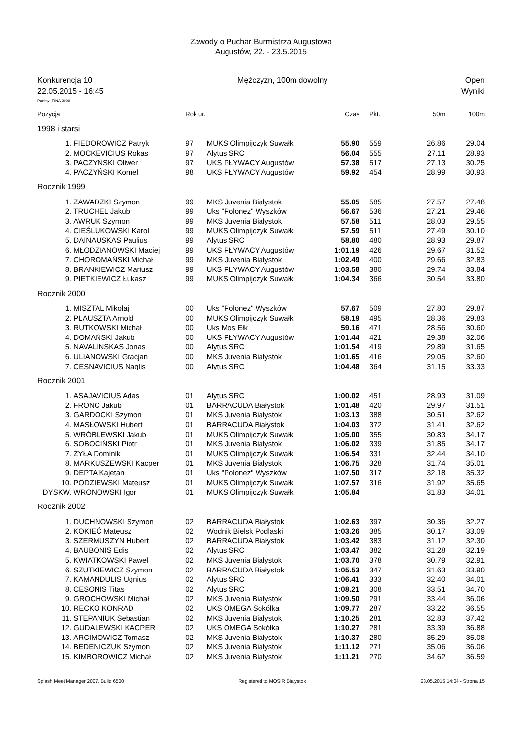Zawody o Puchar Burmistrza Augustowa
Augustów, 22. - 23.5.2015
Konkurencja 10
22.05.2015 - 16:45
Mężczyzn, 100m dowolny
Open
Wyniki
Punkty: FINA 2009
| Pozycja | | Rok ur. | | Czas | Pkt. | 50m | 100m |
| --- | --- | --- | --- | --- | --- | --- | --- |
| 1998 i starsi | | | | | | | |
| 1. | FIEDOROWICZ Patryk | 97 | MUKS Olimpijczyk Suwałki | 55.90 | 559 | 26.86 | 29.04 |
| 2. | MOCKEVICIUS Rokas | 97 | Alytus SRC | 56.04 | 555 | 27.11 | 28.93 |
| 3. | PACZYŃSKI Oliwer | 97 | UKS PŁYWACY Augustów | 57.38 | 517 | 27.13 | 30.25 |
| 4. | PACZYŃSKI Kornel | 98 | UKS PŁYWACY Augustów | 59.92 | 454 | 28.99 | 30.93 |
| Rocznik 1999 | | | | | | | |
| 1. | ZAWADZKI Szymon | 99 | MKS Juvenia Białystok | 55.05 | 585 | 27.57 | 27.48 |
| 2. | TRUCHEL Jakub | 99 | Uks "Polonez" Wyszków | 56.67 | 536 | 27.21 | 29.46 |
| 3. | AWRUK Szymon | 99 | MKS Juvenia Białystok | 57.58 | 511 | 28.03 | 29.55 |
| 4. | CIEŚLUKOWSKI Karol | 99 | MUKS Olimpijczyk Suwałki | 57.59 | 511 | 27.49 | 30.10 |
| 5. | DAINAUSKAS Paulius | 99 | Alytus SRC | 58.80 | 480 | 28.93 | 29.87 |
| 6. | MŁODZIANOWSKI Maciej | 99 | UKS PŁYWACY Augustów | 1:01.19 | 426 | 29.67 | 31.52 |
| 7. | CHOROMAŃSKI Michał | 99 | MKS Juvenia Białystok | 1:02.49 | 400 | 29.66 | 32.83 |
| 8. | BRANKIEWICZ Mariusz | 99 | UKS PŁYWACY Augustów | 1:03.58 | 380 | 29.74 | 33.84 |
| 9. | PIETKIEWICZ Łukasz | 99 | MUKS Olimpijczyk Suwałki | 1:04.34 | 366 | 30.54 | 33.80 |
| Rocznik 2000 | | | | | | | |
| 1. | MISZTAL Mikołaj | 00 | Uks "Polonez" Wyszków | 57.67 | 509 | 27.80 | 29.87 |
| 2. | PLAUSZTA Arnold | 00 | MUKS Olimpijczyk Suwałki | 58.19 | 495 | 28.36 | 29.83 |
| 3. | RUTKOWSKI Michał | 00 | Uks Mos Ełk | 59.16 | 471 | 28.56 | 30.60 |
| 4. | DOMAŃSKI Jakub | 00 | UKS PŁYWACY Augustów | 1:01.44 | 421 | 29.38 | 32.06 |
| 5. | NAVALINSKAS Jonas | 00 | Alytus SRC | 1:01.54 | 419 | 29.89 | 31.65 |
| 6. | ULIANOWSKI Gracjan | 00 | MKS Juvenia Białystok | 1:01.65 | 416 | 29.05 | 32.60 |
| 7. | CESNAVICIUS Naglis | 00 | Alytus SRC | 1:04.48 | 364 | 31.15 | 33.33 |
| Rocznik 2001 | | | | | | | |
| 1. | ASAJAVICIUS Adas | 01 | Alytus SRC | 1:00.02 | 451 | 28.93 | 31.09 |
| 2. | FRONC Jakub | 01 | BARRACUDA Białystok | 1:01.48 | 420 | 29.97 | 31.51 |
| 3. | GARDOCKI Szymon | 01 | MKS Juvenia Białystok | 1:03.13 | 388 | 30.51 | 32.62 |
| 4. | MASŁOWSKI Hubert | 01 | BARRACUDA Białystok | 1:04.03 | 372 | 31.41 | 32.62 |
| 5. | WRÓBLEWSKI Jakub | 01 | MUKS Olimpijczyk Suwałki | 1:05.00 | 355 | 30.83 | 34.17 |
| 6. | SOBOCIŃSKI Piotr | 01 | MKS Juvenia Białystok | 1:06.02 | 339 | 31.85 | 34.17 |
| 7. | ŻYŁA Dominik | 01 | MUKS Olimpijczyk Suwałki | 1:06.54 | 331 | 32.44 | 34.10 |
| 8. | MARKUSZEWSKI Kacper | 01 | MKS Juvenia Białystok | 1:06.75 | 328 | 31.74 | 35.01 |
| 9. | DEPTA Kajetan | 01 | Uks "Polonez" Wyszków | 1:07.50 | 317 | 32.18 | 35.32 |
| 10. | PODZIEWSKI Mateusz | 01 | MUKS Olimpijczyk Suwałki | 1:07.57 | 316 | 31.92 | 35.65 |
| DYSKW. | WRONOWSKI Igor | 01 | MUKS Olimpijczyk Suwałki | 1:05.84 | | 31.83 | 34.01 |
| Rocznik 2002 | | | | | | | |
| 1. | DUCHNOWSKI Szymon | 02 | BARRACUDA Białystok | 1:02.63 | 397 | 30.36 | 32.27 |
| 2. | KOKIEĆ Mateusz | 02 | Wodnik Bielsk Podlaski | 1:03.26 | 385 | 30.17 | 33.09 |
| 3. | SZERMUSZYN Hubert | 02 | BARRACUDA Białystok | 1:03.42 | 383 | 31.12 | 32.30 |
| 4. | BAUBONIS Edis | 02 | Alytus SRC | 1:03.47 | 382 | 31.28 | 32.19 |
| 5. | KWIATKOWSKI Paweł | 02 | MKS Juvenia Białystok | 1:03.70 | 378 | 30.79 | 32.91 |
| 6. | SZUTKIEWICZ Szymon | 02 | BARRACUDA Białystok | 1:05.53 | 347 | 31.63 | 33.90 |
| 7. | KAMANDULIS Ugnius | 02 | Alytus SRC | 1:06.41 | 333 | 32.40 | 34.01 |
| 8. | CESONIS Titas | 02 | Alytus SRC | 1:08.21 | 308 | 33.51 | 34.70 |
| 9. | GROCHOWSKI Michał | 02 | MKS Juvenia Białystok | 1:09.50 | 291 | 33.44 | 36.06 |
| 10. | REĆKO KONRAD | 02 | UKS OMEGA Sokółka | 1:09.77 | 287 | 33.22 | 36.55 |
| 11. | STEPANIUK Sebastian | 02 | MKS Juvenia Białystok | 1:10.25 | 281 | 32.83 | 37.42 |
| 12. | GUDALEWSKI KACPER | 02 | UKS OMEGA Sokółka | 1:10.27 | 281 | 33.39 | 36.88 |
| 13. | ARCIMOWICZ Tomasz | 02 | MKS Juvenia Białystok | 1:10.37 | 280 | 35.29 | 35.08 |
| 14. | BEDENICZUK Szymon | 02 | MKS Juvenia Białystok | 1:11.12 | 271 | 35.06 | 36.06 |
| 15. | KIMBOROWICZ Michał | 02 | MKS Juvenia Białystok | 1:11.21 | 270 | 34.62 | 36.59 |
Splash Meet Manager 2007, Build 6500 Registered to MOSiR Bialystok 23.05.2015 14:04 - Strona 15